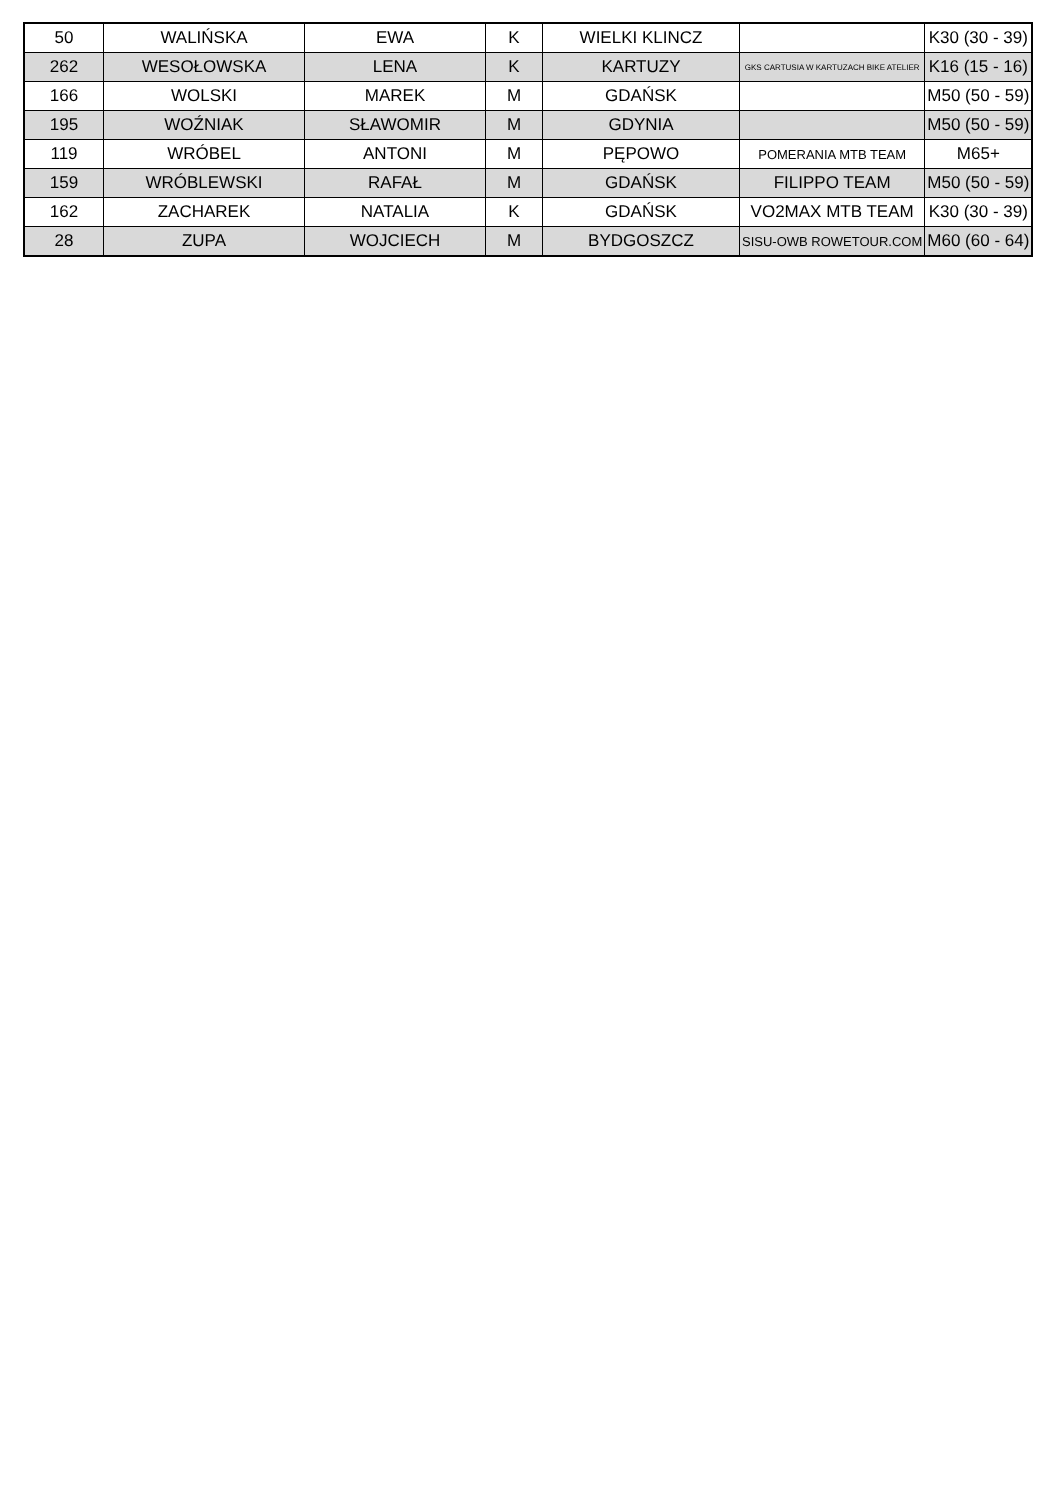| 50 | WALIŃSKA | EWA | K | WIELKI KLINCZ | | K30 (30 - 39) |
| 262 | WESOŁOWSKA | LENA | K | KARTUZY | GKS CARTUSIA W KARTUZACH BIKE ATELIER | K16 (15 - 16) |
| 166 | WOLSKI | MAREK | M | GDAŃSK | | M50 (50 - 59) |
| 195 | WOŹNIAK | SŁAWOMIR | M | GDYNIA | | M50 (50 - 59) |
| 119 | WRÓBEL | ANTONI | M | PĘPOWO | POMERANIA MTB TEAM | M65+ |
| 159 | WRÓBLEWSKI | RAFAŁ | M | GDAŃSK | FILIPPO TEAM | M50 (50 - 59) |
| 162 | ZACHAREK | NATALIA | K | GDAŃSK | VO2MAX MTB TEAM | K30 (30 - 39) |
| 28 | ZUPA | WOJCIECH | M | BYDGOSZCZ | SISU-OWB ROWETOUR.COM | M60 (60 - 64) |